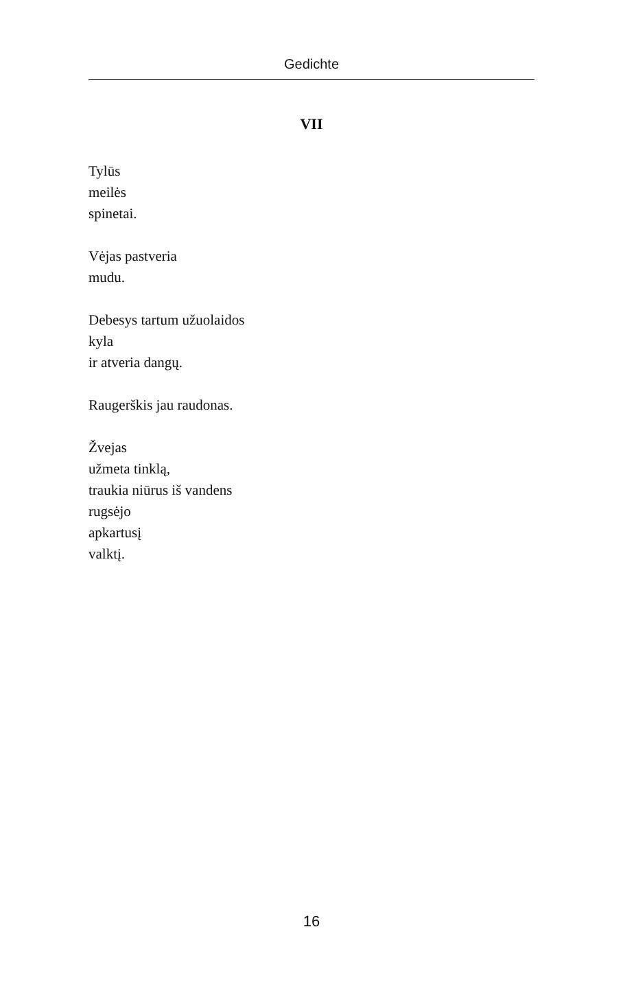Gedichte
VII
Tylūs
meilės
spinetai.
Vėjas pastveria
mudu.
Debesys tartum užuolaidos
kyla
ir atveria dangų.
Raugerškis jau raudonas.
Žvejas
užmeta tinklą,
traukia niūrus iš vandens
rugsėjo
apkartusį
valktį.
16